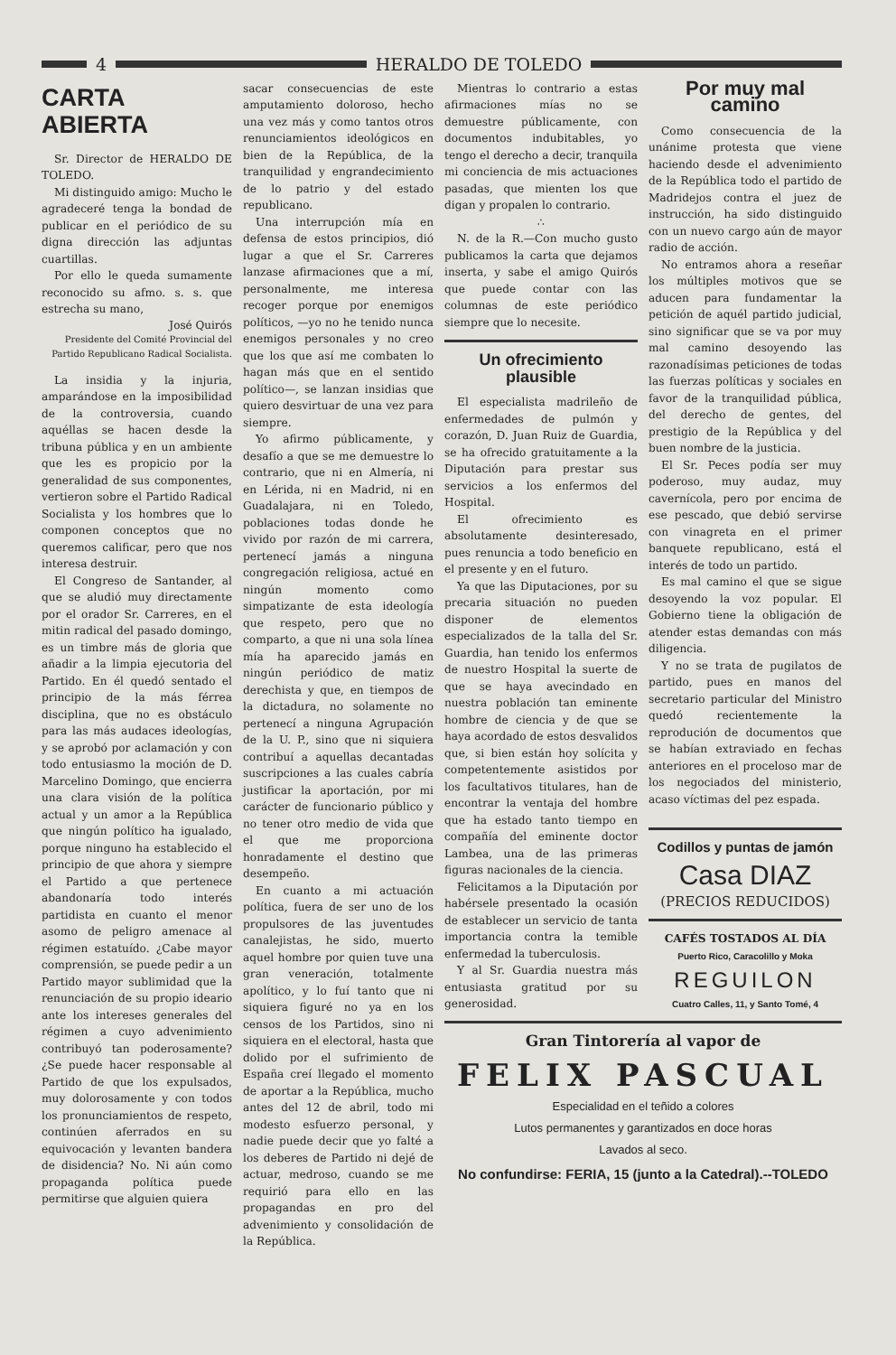4 HERALDO DE TOLEDO
CARTA ABIERTA
Sr. Director de HERALDO DE TOLEDO.
Mi distinguido amigo: Mucho le agradeceré tenga la bondad de publicar en el periódico de su digna dirección las adjuntas cuartillas.
Por ello le queda sumamente reconocido su afmo. s. s. que estrecha su mano,
José Quirós
Presidente del Comité Provincial del Partido Republicano Radical Socialista.
La insidia y la injuria, amparándose en la imposibilidad de la controversia, cuando aquéllas se hacen desde la tribuna pública y en un ambiente que les es propicio por la generalidad de sus componentes, vertieron sobre el Partido Radical Socialista y los hombres que lo componen conceptos que no queremos calificar, pero que nos interesa destruir.
El Congreso de Santander, al que se aludió muy directamente por el orador Sr. Carreres, en el mitin radical del pasado domingo, es un timbre más de gloria que añadir a la limpia ejecutoria del Partido. En él quedó sentado el principio de la más férrea disciplina, que no es obstáculo para las más audaces ideologías, y se aprobó por aclamación y con todo entusiasmo la moción de D. Marcelino Domingo, que encierra una clara visión de la política actual y un amor a la República que ningún político ha igualado, porque ninguno ha establecido el principio de que ahora y siempre el Partido a que pertenece abandonaría todo interés partidista en cuanto el menor asomo de peligro amenace al régimen estatuído. ¿Cabe mayor comprensión, se puede pedir a un Partido mayor sublimidad que la renunciación de su propio ideario ante los intereses generales del régimen a cuyo advenimiento contribuyó tan poderosamente? ¿Se puede hacer responsable al Partido de que los expulsados, muy dolorosamente y con todos los pronunciamientos de respeto, continúen aferrados en su equivocación y levanten bandera de disidencia? No. Ni aún como propaganda política puede permitirse que alguien quiera
sacar consecuencias de este amputamiento doloroso, hecho una vez más y como tantos otros renunciamientos ideológicos en bien de la República, de la tranquilidad y engrandecimiento de lo patrio y del estado republicano.
Una interrupción mía en defensa de estos principios, dió lugar a que el Sr. Carreres lanzase afirmaciones que a mí, personalmente, me interesa recoger porque por enemigos políticos, —yo no he tenido nunca enemigos personales y no creo que los que así me combaten lo hagan más que en el sentido político—, se lanzan insidias que quiero desvirtuar de una vez para siempre.
Yo afirmo públicamente, y desafío a que se me demuestre lo contrario, que ni en Almería, ni en Lérida, ni en Madrid, ni en Guadalajara, ni en Toledo, poblaciones todas donde he vivido por razón de mi carrera, pertenecí jamás a ninguna congregación religiosa, actué en ningún momento como simpatizante de esta ideología que respeto, pero que no comparto, a que ni una sola línea mía ha aparecido jamás en ningún periódico de matiz derechista y que, en tiempos de la dictadura, no solamente no pertenecí a ninguna Agrupación de la U. P., sino que ni siquiera contribuí a aquellas decantadas suscripciones a las cuales cabría justificar la aportación, por mi carácter de funcionario público y no tener otro medio de vida que el que me proporciona honradamente el destino que desempeño.
En cuanto a mi actuación política, fuera de ser uno de los propulsores de las juventudes canalejistas, he sido, muerto aquel hombre por quien tuve una gran veneración, totalmente apolítico, y lo fuí tanto que ni siquiera figuré no ya en los censos de los Partidos, sino ni siquiera en el electoral, hasta que dolido por el sufrimiento de España creí llegado el momento de aportar a la República, mucho antes del 12 de abril, todo mi modesto esfuerzo personal, y nadie puede decir que yo falté a los deberes de Partido ni dejé de actuar, medroso, cuando se me requirió para ello en las propagandas en pro del advenimiento y consolidación de la República.
Mientras lo contrario a estas afirmaciones mías no se demuestre públicamente, con documentos indubitables, yo tengo el derecho a decir, tranquila mi conciencia de mis actuaciones pasadas, que mienten los que digan y propalen lo contrario.
∴
N. de la R.—Con mucho gusto publicamos la carta que dejamos inserta, y sabe el amigo Quirós que puede contar con las columnas de este periódico siempre que lo necesite.
Un ofrecimiento plausible
El especialista madrileño de enfermedades de pulmón y corazón, D. Juan Ruiz de Guardia, se ha ofrecido gratuitamente a la Diputación para prestar sus servicios a los enfermos del Hospital.
El ofrecimiento es absolutamente desinteresado, pues renuncia a todo beneficio en el presente y en el futuro.
Ya que las Diputaciones, por su precaria situación no pueden disponer de elementos especializados de la talla del Sr. Guardia, han tenido los enfermos de nuestro Hospital la suerte de que se haya avecindado en nuestra población tan eminente hombre de ciencia y de que se haya acordado de estos desvalidos que, si bien están hoy solícita y competentemente asistidos por los facultativos titulares, han de encontrar la ventaja del hombre que ha estado tanto tiempo en compañía del eminente doctor Lambea, una de las primeras figuras nacionales de la ciencia.
Felicitamos a la Diputación por habérsele presentado la ocasión de establecer un servicio de tanta importancia contra la temible enfermedad la tuberculosis.
Y al Sr. Guardia nuestra más entusiasta gratitud por su generosidad.
Por muy mal camino
Como consecuencia de la unánime protesta que viene haciendo desde el advenimiento de la República todo el partido de Madridejos contra el juez de instrucción, ha sido distinguido con un nuevo cargo aún de mayor radio de acción.
No entramos ahora a reseñar los múltiples motivos que se aducen para fundamentar la petición de aquél partido judicial, sino significar que se va por muy mal camino desoyendo las razonadísimas peticiones de todas las fuerzas políticas y sociales en favor de la tranquilidad pública, del derecho de gentes, del prestigio de la República y del buen nombre de la justicia.
El Sr. Peces podía ser muy poderoso, muy audaz, muy cavernícola, pero por encima de ese pescado, que debió servirse con vinagreta en el primer banquete republicano, está el interés de todo un partido.
Es mal camino el que se sigue desoyendo la voz popular. El Gobierno tiene la obligación de atender estas demandas con más diligencia.
Y no se trata de pugilatos de partido, pues en manos del secretario particular del Ministro quedó recientemente la reprodución de documentos que se habían extraviado en fechas anteriores en el proceloso mar de los negociados del ministerio, acaso víctimas del pez espada.
Codillos y puntas de jamón
Casa DIAZ
(PRECIOS REDUCIDOS)
CAFÉS TOSTADOS AL DÍA
Puerto Rico, Caracolillo y Moka
REGUILON
Cuatro Calles, 11, y Santo Tomé, 4
Gran Tintorería al vapor de
FELIX PASCUAL
Especialidad en el teñido a colores
Lutos permanentes y garantizados en doce horas
Lavados al seco.
No confundirse: FERIA, 15 (junto a la Catedral).--TOLEDO